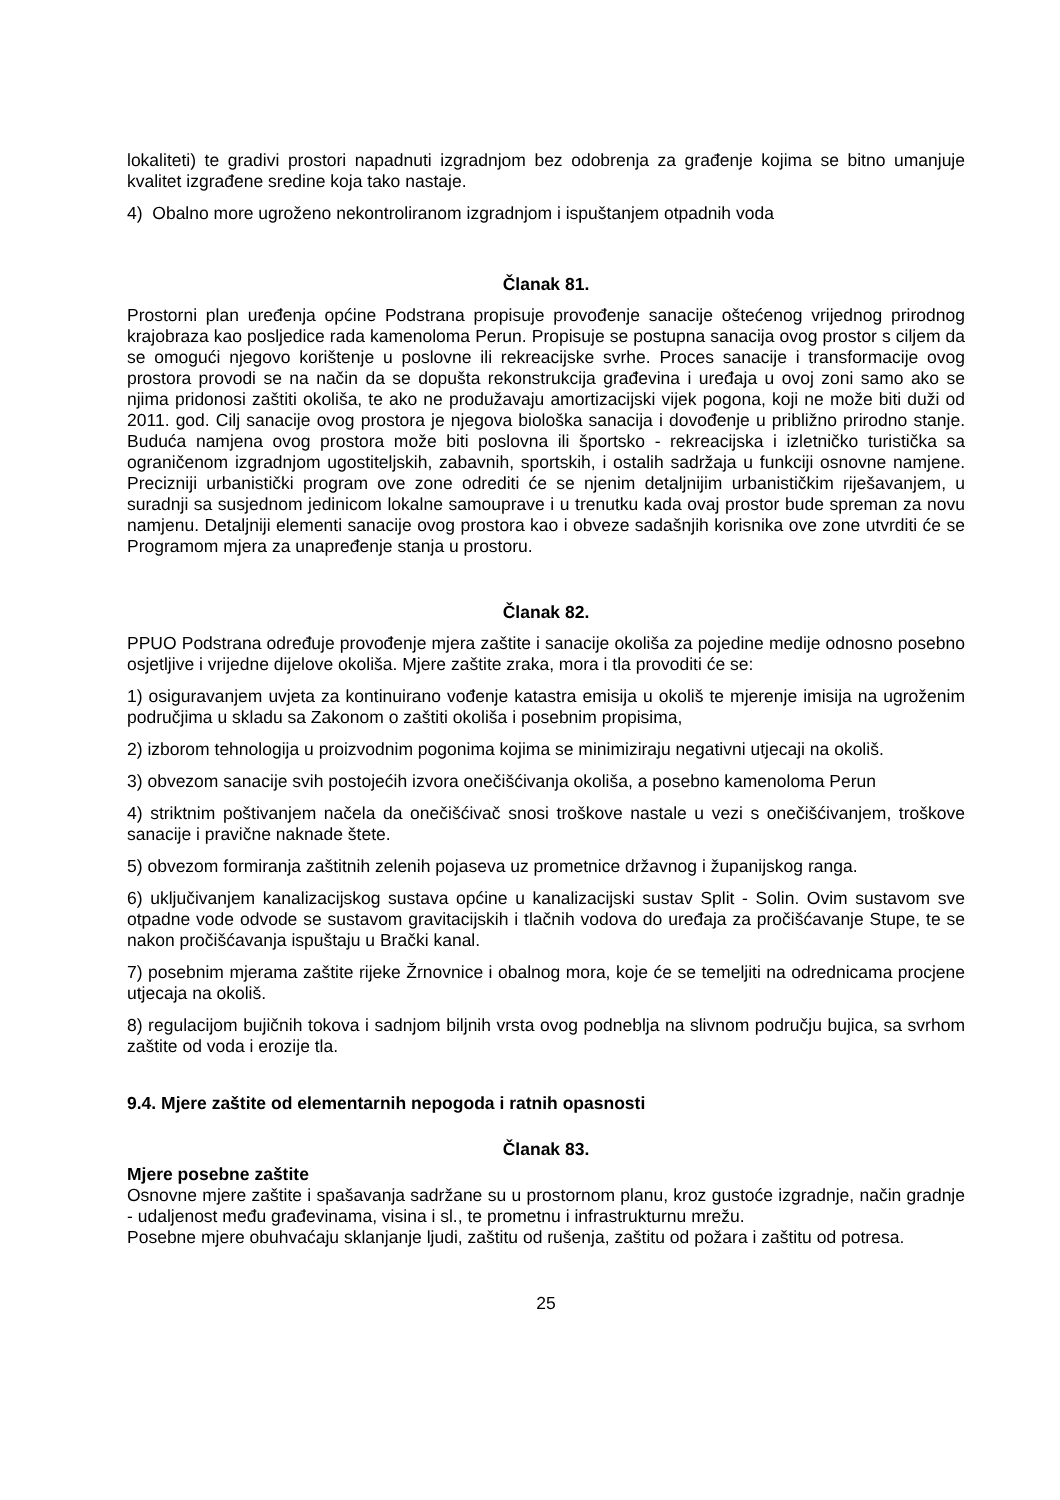lokaliteti) te gradivi prostori napadnuti izgradnjom bez odobrenja za građenje kojima se bitno umanjuje kvalitet izgrađene sredine koja tako nastaje.
4) Obalno more ugroženo nekontroliranom izgradnjom i ispuštanjem otpadnih voda
Članak 81.
Prostorni plan uređenja općine Podstrana propisuje provođenje sanacije oštećenog vrijednog prirodnog krajobraza kao posljedice rada kamenoloma Perun. Propisuje se postupna sanacija ovog prostor s ciljem da se omogući njegovo korištenje u poslovne ili rekreacijske svrhe. Proces sanacije i transformacije ovog prostora provodi se na način da se dopušta rekonstrukcija građevina i uređaja u ovoj zoni samo ako se njima pridonosi zaštiti okoliša, te ako ne produžavaju amortizacijski vijek pogona, koji ne može biti duži od 2011. god. Cilj sanacije ovog prostora je njegova biološka sanacija i dovođenje u približno prirodno stanje. Buduća namjena ovog prostora može biti poslovna ili športsko - rekreacijska i izletničko turistička sa ograničenom izgradnjom ugostiteljskih, zabavnih, sportskih, i ostalih sadržaja u funkciji osnovne namjene. Precizniji urbanistički program ove zone odrediti će se njenim detaljnijim urbanističkim riješavanjem, u suradnji sa susjednom jedinicom lokalne samouprave i u trenutku kada ovaj prostor bude spreman za novu namjenu. Detaljniji elementi sanacije ovog prostora kao i obveze sadašnjih korisnika ove zone utvrditi će se Programom mjera za unapređenje stanja u prostoru.
Članak 82.
PPUO Podstrana određuje provođenje mjera zaštite i sanacije okoliša za pojedine medije odnosno posebno osjetljive i vrijedne dijelove okoliša. Mjere zaštite zraka, mora i tla provoditi će se:
1) osiguravanjem uvjeta za kontinuirano vođenje katastra emisija u okoliš te mjerenje imisija na ugroženim područjima u skladu sa Zakonom o zaštiti okoliša i posebnim propisima,
2) izborom tehnologija u proizvodnim pogonima kojima se minimiziraju negativni utjecaji na okoliš.
3) obvezom sanacije svih postojećih izvora onečišćivanja okoliša, a posebno kamenoloma Perun
4) striktnim poštivanjem načela da onečišćivač snosi troškove nastale u vezi s onečišćivanjem, troškove sanacije i pravične naknade štete.
5) obvezom formiranja zaštitnih zelenih pojaseva uz prometnice državnog i županijskog ranga.
6) uključivanjem kanalizacijskog sustava općine u kanalizacijski sustav Split - Solin. Ovim sustavom sve otpadne vode odvode se sustavom gravitacijskih i tlačnih vodova do uređaja za pročišćavanje Stupe, te se nakon pročišćavanja ispuštaju u Brački kanal.
7) posebnim mjerama zaštite rijeke Žrnovnice i obalnog mora, koje će se temeljiti na odrednicama procjene utjecaja na okoliš.
8) regulacijom bujičnih tokova i sadnjom biljnih vrsta ovog podneblja na slivnom području bujica, sa svrhom zaštite od voda i erozije tla.
9.4. Mjere zaštite od elementarnih nepogoda i ratnih opasnosti
Članak 83.
Mjere posebne zaštite
Osnovne mjere zaštite i spašavanja sadržane su u prostornom planu, kroz gustoće izgradnje, način gradnje - udaljenost među građevinama, visina i sl., te prometnu i infrastrukturnu mrežu.
Posebne mjere obuhvaćaju sklanjanje ljudi, zaštitu od rušenja, zaštitu od požara i zaštitu od potresa.
25